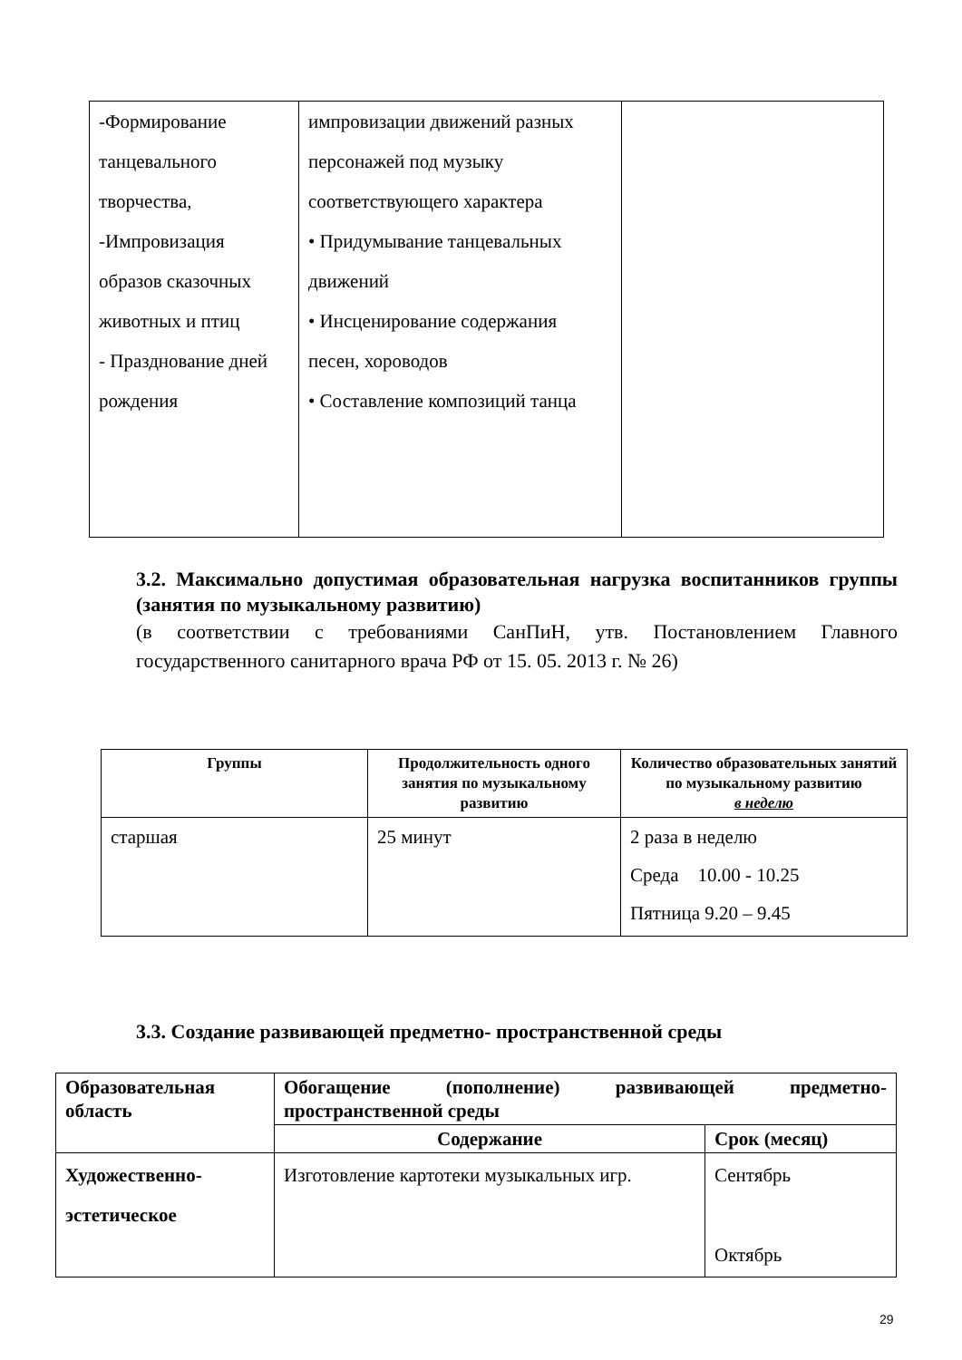| -Формирование танцевального творчества, -Импровизация образов сказочных животных и птиц - Празднование дней рождения | импровизации движений разных персонажей под музыку соответствующего характера • Придумывание танцевальных движений • Инсценирование содержания песен, хороводов • Составление композиций танца | |
3.2. Максимально допустимая образовательная нагрузка воспитанников группы (занятия по музыкальному развитию)
(в соответствии с требованиями СанПиН, утв. Постановлением Главного государственного санитарного врача РФ от 15. 05. 2013 г. № 26)
| Группы | Продолжительность одного занятия по музыкальному развитию | Количество образовательных занятий по музыкальному развитию в неделю |
| --- | --- | --- |
| старшая | 25 минут | 2 раза в неделю Среда 10.00 - 10.25 Пятница 9.20 – 9.45 |
3.3. Создание развивающей предметно- пространственной среды
| Образовательная область | Обогащение (пополнение) развивающей предметно-пространственной среды | |
| | Содержание | Срок (месяц) |
| Художественно-эстетическое | Изготовление картотеки музыкальных игр. | Сентябрь Октябрь |
29